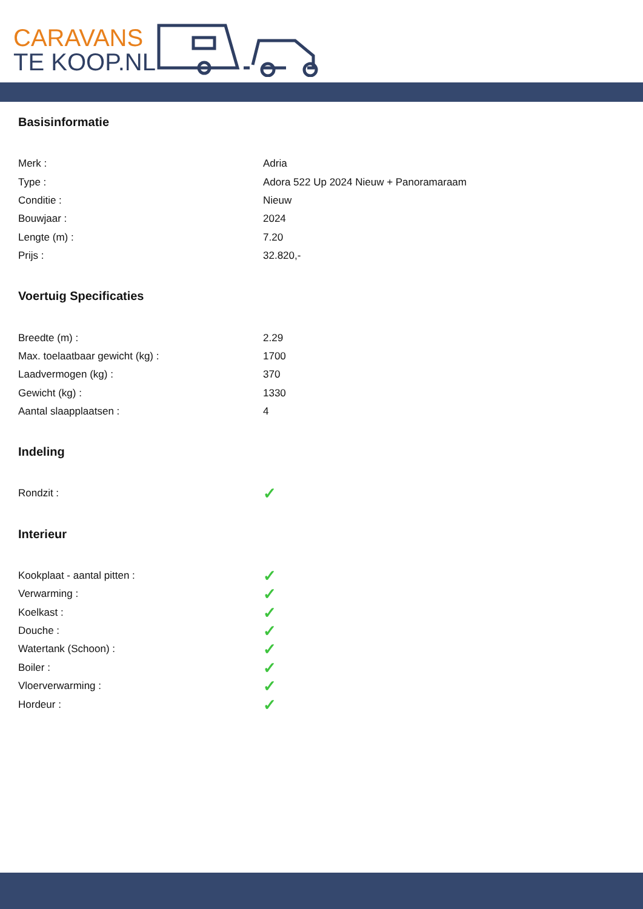CARAVANS
TE KOOP.NL
Basisinformatie
| Merk : | Adria |
| Type : | Adora 522 Up 2024 Nieuw + Panoramaraam |
| Conditie : | Nieuw |
| Bouwjaar : | 2024 |
| Lengte (m) : | 7.20 |
| Prijs : | 32.820,- |
Voertuig Specificaties
| Breedte (m) : | 2.29 |
| Max. toelaatbaar gewicht (kg) : | 1700 |
| Laadvermogen (kg) : | 370 |
| Gewicht (kg) : | 1330 |
| Aantal slaapplaatsen : | 4 |
Indeling
| Rondzit : | ✓ |
Interieur
| Kookplaat - aantal pitten : | ✓ |
| Verwarming : | ✓ |
| Koelkast : | ✓ |
| Douche : | ✓ |
| Watertank (Schoon) : | ✓ |
| Boiler : | ✓ |
| Vloerverwarming : | ✓ |
| Hordeur : | ✓ |